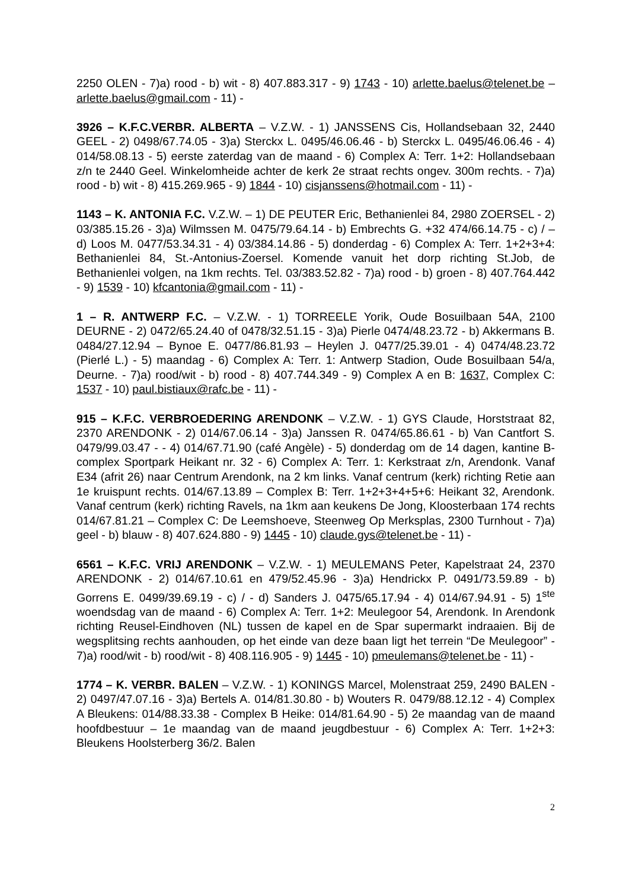2250 OLEN - 7)a) rood - b) wit - 8) 407.883.317 - 9) 1743 - 10) arlette.baelus@telenet.be – arlette.baelus@gmail.com - 11) -
3926 – K.F.C.VERBR. ALBERTA – V.Z.W. - 1) JANSSENS Cis, Hollandsebaan 32, 2440 GEEL - 2) 0498/67.74.05 - 3)a) Sterckx L. 0495/46.06.46 - b) Sterckx L. 0495/46.06.46 - 4) 014/58.08.13 - 5) eerste zaterdag van de maand - 6) Complex A: Terr. 1+2: Hollandsebaan z/n te 2440 Geel. Winkelomheide achter de kerk 2e straat rechts ongev. 300m rechts. - 7)a) rood - b) wit - 8) 415.269.965 - 9) 1844 - 10) cisjanssens@hotmail.com - 11) -
1143 – K. ANTONIA F.C. V.Z.W. – 1) DE PEUTER Eric, Bethanienlei 84, 2980 ZOERSEL - 2) 03/385.15.26 - 3)a) Wilmssen M. 0475/79.64.14 - b) Embrechts G. +32 474/66.14.75 - c) / – d) Loos M. 0477/53.34.31 - 4) 03/384.14.86 - 5) donderdag - 6) Complex A: Terr. 1+2+3+4: Bethanienlei 84, St.-Antonius-Zoersel. Komende vanuit het dorp richting St.Job, de Bethanienlei volgen, na 1km rechts. Tel. 03/383.52.82 - 7)a) rood - b) groen - 8) 407.764.442 - 9) 1539 - 10) kfcantonia@gmail.com - 11) -
1 – R. ANTWERP F.C. – V.Z.W. - 1) TORREELE Yorik, Oude Bosuilbaan 54A, 2100 DEURNE - 2) 0472/65.24.40 of 0478/32.51.15 - 3)a) Pierle 0474/48.23.72 - b) Akkermans B. 0484/27.12.94 – Bynoe E. 0477/86.81.93 – Heylen J. 0477/25.39.01 - 4) 0474/48.23.72 (Pierlé L.) - 5) maandag - 6) Complex A: Terr. 1: Antwerp Stadion, Oude Bosuilbaan 54/a, Deurne. - 7)a) rood/wit - b) rood - 8) 407.744.349 - 9) Complex A en B: 1637, Complex C: 1537 - 10) paul.bistiaux@rafc.be - 11) -
915 – K.F.C. VERBROEDERING ARENDONK – V.Z.W. - 1) GYS Claude, Horststraat 82, 2370 ARENDONK - 2) 014/67.06.14 - 3)a) Janssen R. 0474/65.86.61 - b) Van Cantfort S. 0479/99.03.47 - - 4) 014/67.71.90 (café Angèle) - 5) donderdag om de 14 dagen, kantine B-complex Sportpark Heikant nr. 32 - 6) Complex A: Terr. 1: Kerkstraat z/n, Arendonk. Vanaf E34 (afrit 26) naar Centrum Arendonk, na 2 km links. Vanaf centrum (kerk) richting Retie aan 1e kruispunt rechts. 014/67.13.89 – Complex B: Terr. 1+2+3+4+5+6: Heikant 32, Arendonk. Vanaf centrum (kerk) richting Ravels, na 1km aan keukens De Jong, Kloosterbaan 174 rechts 014/67.81.21 – Complex C: De Leemshoeve, Steenweg Op Merksplas, 2300 Turnhout - 7)a) geel - b) blauw - 8) 407.624.880 - 9) 1445 - 10) claude.gys@telenet.be - 11) -
6561 – K.F.C. VRIJ ARENDONK – V.Z.W. - 1) MEULEMANS Peter, Kapelstraat 24, 2370 ARENDONK - 2) 014/67.10.61 en 479/52.45.96 - 3)a) Hendrickx P. 0491/73.59.89 - b) Gorrens E. 0499/39.69.19 - c) / - d) Sanders J. 0475/65.17.94 - 4) 014/67.94.91 - 5) 1<sup>ste</sup> woendsdag van de maand - 6) Complex A: Terr. 1+2: Meulegoor 54, Arendonk. In Arendonk richting Reusel-Eindhoven (NL) tussen de kapel en de Spar supermarkt indraaien. Bij de wegsplitsing rechts aanhouden, op het einde van deze baan ligt het terrein “De Meulegoor” - 7)a) rood/wit - b) rood/wit - 8) 408.116.905 - 9) 1445 - 10) pmeulemans@telenet.be - 11) -
1774 – K. VERBR. BALEN – V.Z.W. - 1) KONINGS Marcel, Molenstraat 259, 2490 BALEN - 2) 0497/47.07.16 - 3)a) Bertels A. 014/81.30.80 - b) Wouters R. 0479/88.12.12 - 4) Complex A Bleukens: 014/88.33.38 - Complex B Heike: 014/81.64.90 - 5) 2e maandag van de maand hoofdbestuur – 1e maandag van de maand jeugdbestuur - 6) Complex A: Terr. 1+2+3: Bleukens Hoolsterberg 36/2. Balen
2